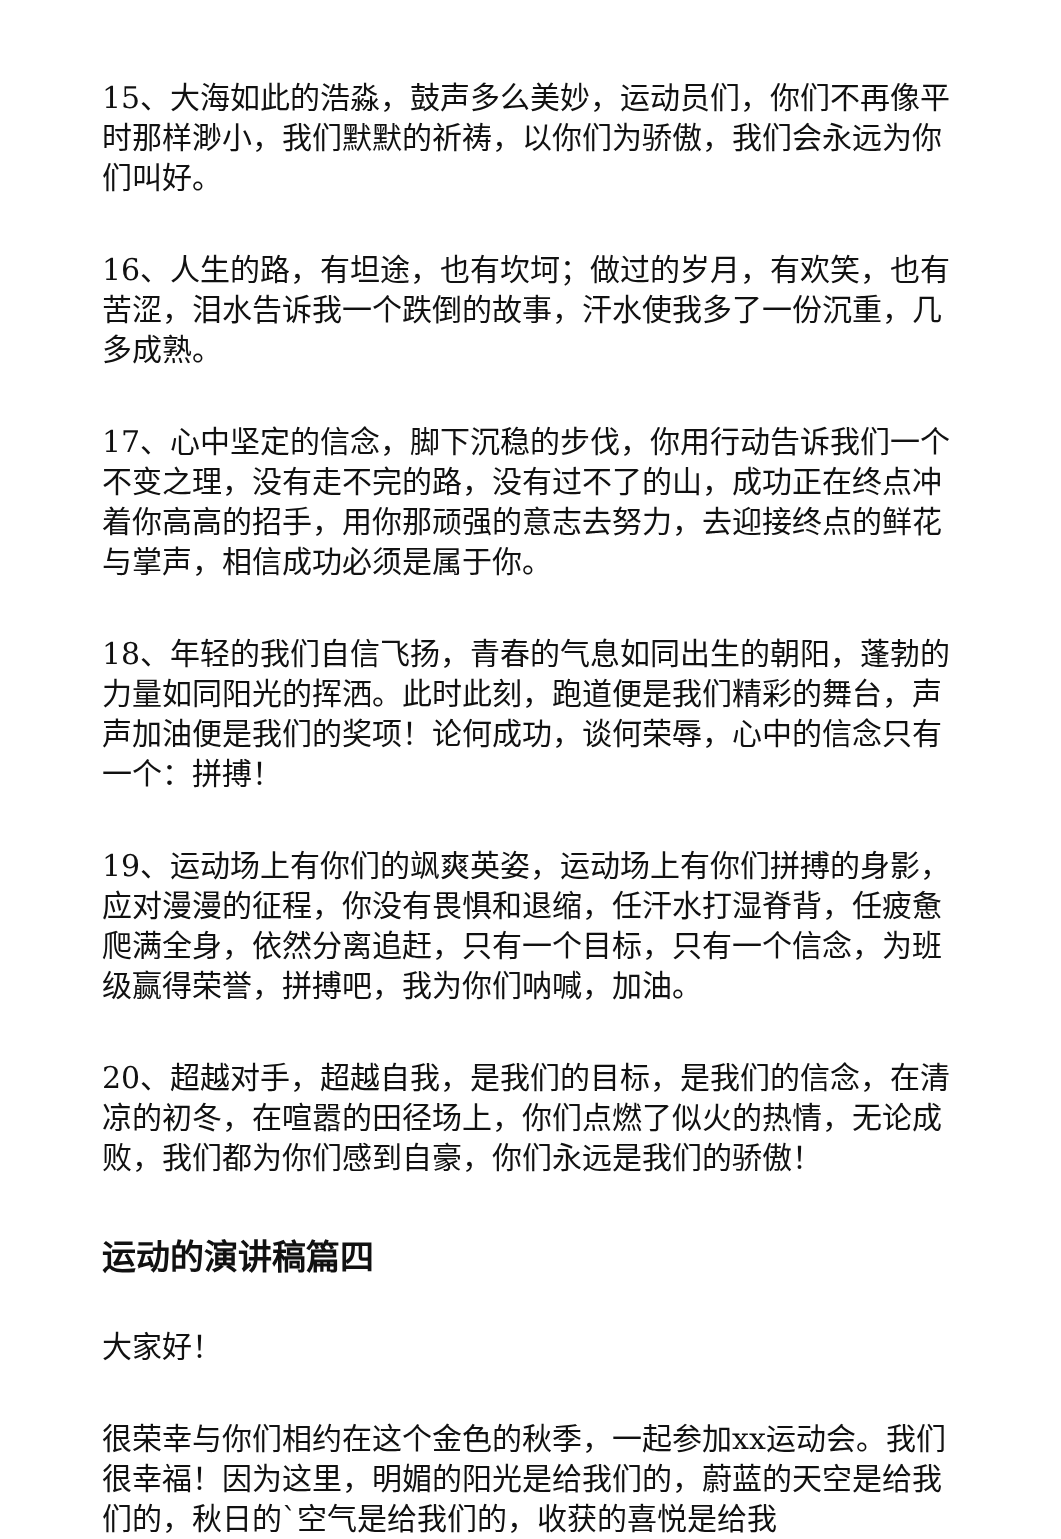15、大海如此的浩淼，鼓声多么美妙，运动员们，你们不再像平时那样渺小，我们默默的祈祷，以你们为骄傲，我们会永远为你们叫好。
16、人生的路，有坦途，也有坎坷；做过的岁月，有欢笑，也有苦涩，泪水告诉我一个跌倒的故事，汗水使我多了一份沉重，几多成熟。
17、心中坚定的信念，脚下沉稳的步伐，你用行动告诉我们一个不变之理，没有走不完的路，没有过不了的山，成功正在终点冲着你高高的招手，用你那顽强的意志去努力，去迎接终点的鲜花与掌声，相信成功必须是属于你。
18、年轻的我们自信飞扬，青春的气息如同出生的朝阳，蓬勃的力量如同阳光的挥洒。此时此刻，跑道便是我们精彩的舞台，声声加油便是我们的奖项！论何成功，谈何荣辱，心中的信念只有一个：拼搏！
19、运动场上有你们的飒爽英姿，运动场上有你们拼搏的身影，应对漫漫的征程，你没有畏惧和退缩，任汗水打湿脊背，任疲惫爬满全身，依然分离追赶，只有一个目标，只有一个信念，为班级赢得荣誉，拼搏吧，我为你们呐喊，加油。
20、超越对手，超越自我，是我们的目标，是我们的信念，在清凉的初冬，在喧嚣的田径场上，你们点燃了似火的热情，无论成败，我们都为你们感到自豪，你们永远是我们的骄傲！
运动的演讲稿篇四
大家好！
很荣幸与你们相约在这个金色的秋季，一起参加xx运动会。我们很幸福！因为这里，明媚的阳光是给我们的，蔚蓝的天空是给我们的，秋日的`空气是给我们的，收获的喜悦是给我